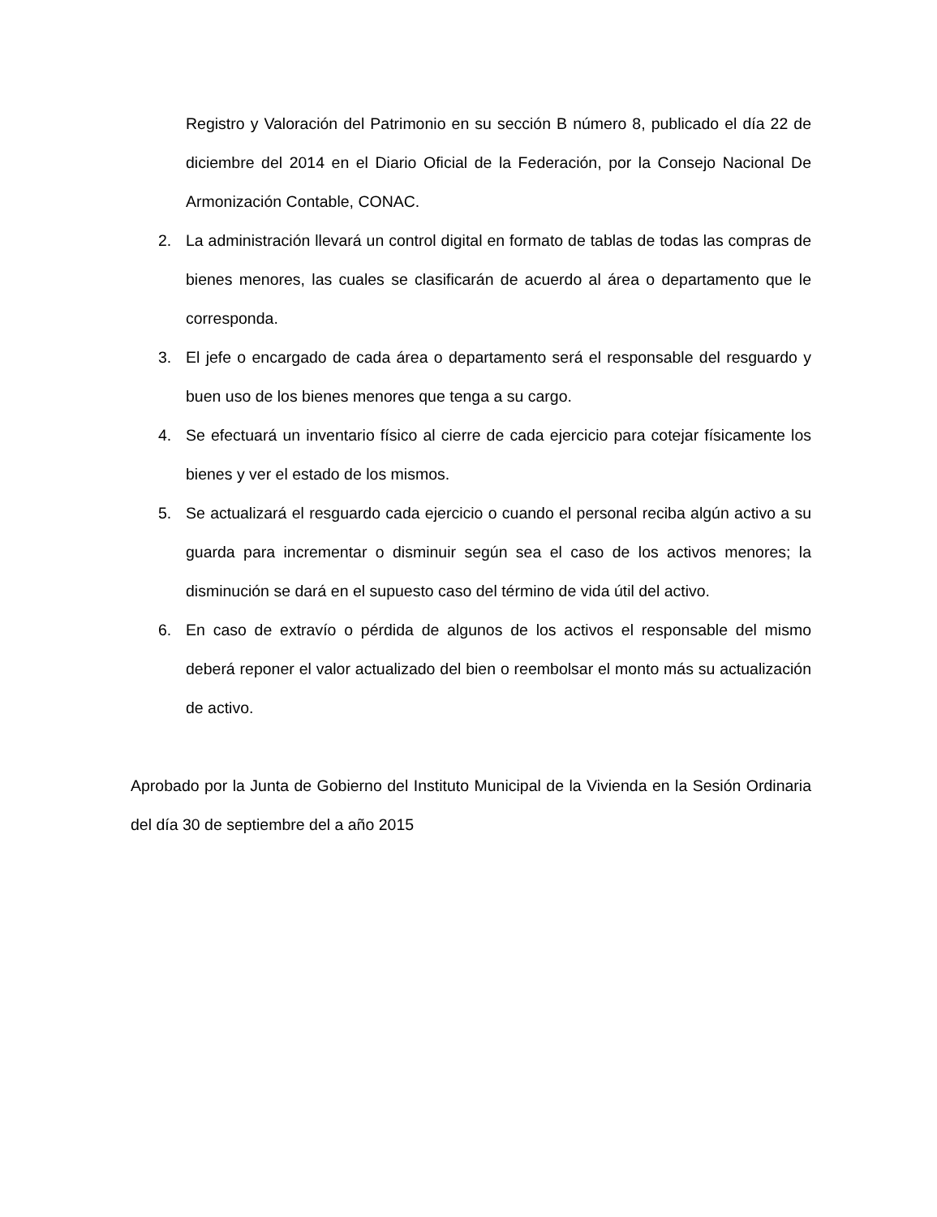Registro y Valoración del Patrimonio en su sección B número 8, publicado el día 22 de diciembre del 2014 en el Diario Oficial de la Federación, por la Consejo Nacional De Armonización Contable, CONAC.
2. La administración llevará un control digital en formato de tablas de todas las compras de bienes menores, las cuales se clasificarán de acuerdo al área o departamento que le corresponda.
3. El jefe o encargado de cada área o departamento será el responsable del resguardo y buen uso de los bienes menores que tenga a su cargo.
4. Se efectuará un inventario físico al cierre de cada ejercicio para cotejar físicamente los bienes y ver el estado de los mismos.
5. Se actualizará el resguardo cada ejercicio o cuando el personal reciba algún activo a su guarda para incrementar o disminuir según sea el caso de los activos menores; la disminución se dará en el supuesto caso del término de vida útil del activo.
6. En caso de extravío o pérdida de algunos de los activos el responsable del mismo deberá reponer el valor actualizado del bien o reembolsar el monto más su actualización de activo.
Aprobado por la Junta de Gobierno del Instituto Municipal de la Vivienda en la Sesión Ordinaria del día 30 de septiembre del a año 2015